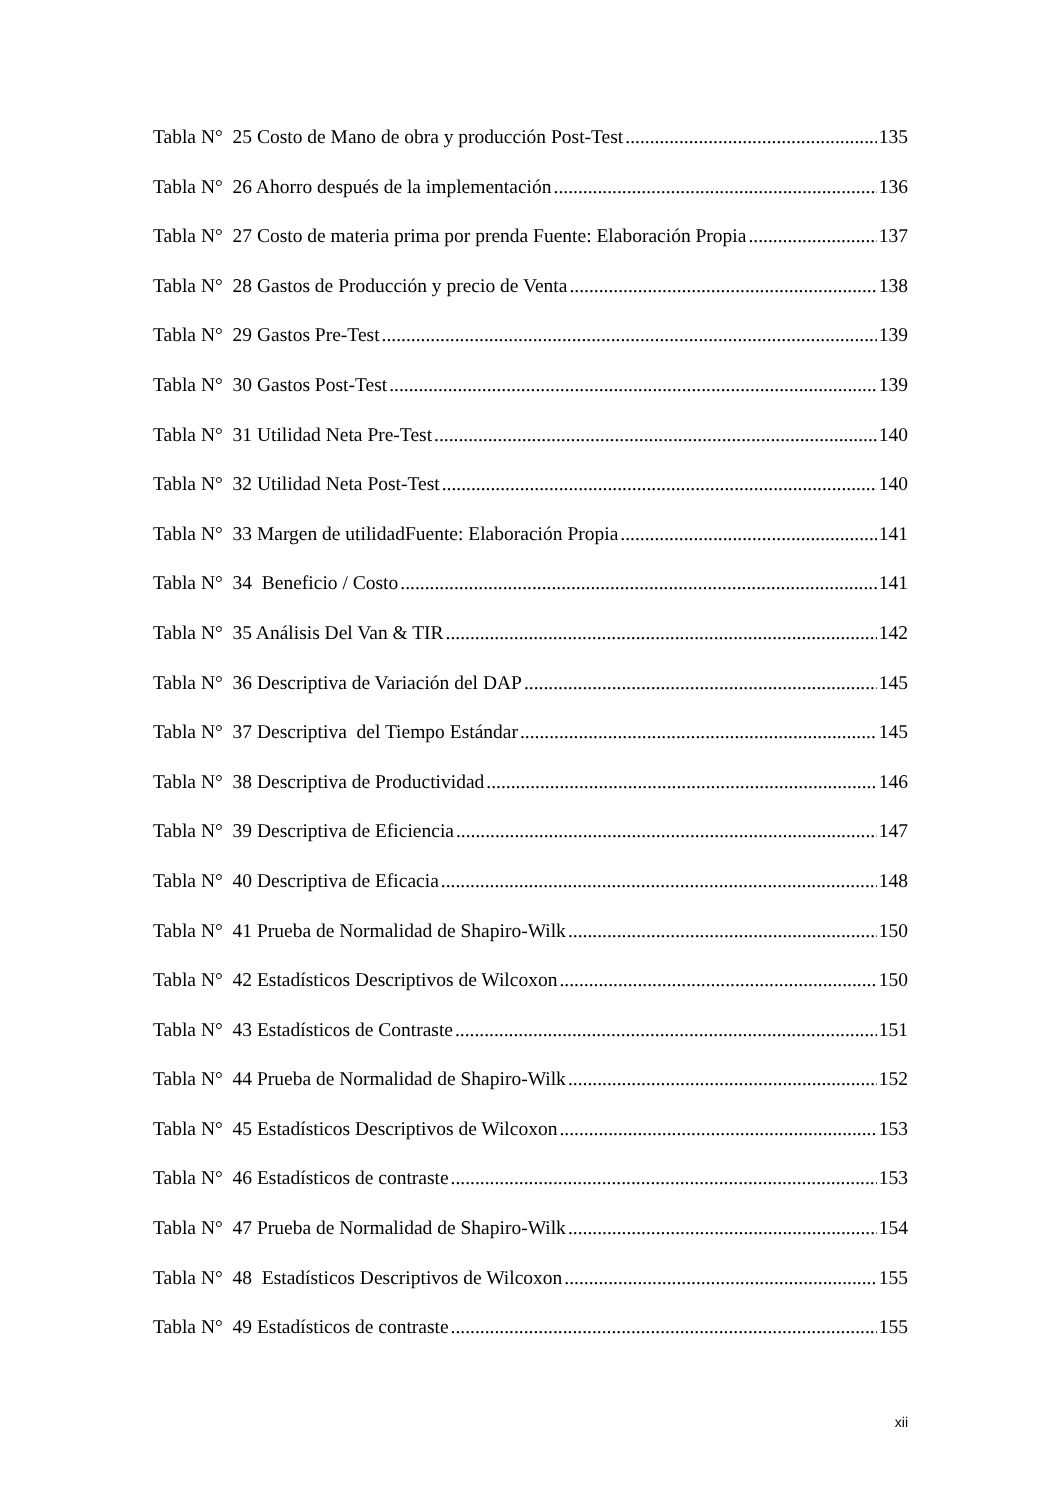Tabla N° 25 Costo de Mano de obra y producción Post-Test 135
Tabla N° 26 Ahorro después de la implementación 136
Tabla N° 27 Costo de materia prima por prenda Fuente: Elaboración Propia 137
Tabla N° 28 Gastos de Producción y precio de Venta 138
Tabla N° 29 Gastos Pre-Test 139
Tabla N° 30 Gastos Post-Test 139
Tabla N° 31 Utilidad Neta Pre-Test 140
Tabla N° 32 Utilidad Neta Post-Test 140
Tabla N° 33 Margen de utilidadFuente: Elaboración Propia 141
Tabla N° 34 Beneficio / Costo 141
Tabla N° 35 Análisis Del Van & TIR 142
Tabla N° 36 Descriptiva de Variación del DAP 145
Tabla N° 37 Descriptiva del Tiempo Estándar 145
Tabla N° 38 Descriptiva de Productividad 146
Tabla N° 39 Descriptiva de Eficiencia 147
Tabla N° 40 Descriptiva de Eficacia 148
Tabla N° 41 Prueba de Normalidad de Shapiro-Wilk 150
Tabla N° 42 Estadísticos Descriptivos de Wilcoxon 150
Tabla N° 43 Estadísticos de Contraste 151
Tabla N° 44 Prueba de Normalidad de Shapiro-Wilk 152
Tabla N° 45 Estadísticos Descriptivos de Wilcoxon 153
Tabla N° 46 Estadísticos de contraste 153
Tabla N° 47 Prueba de Normalidad de Shapiro-Wilk 154
Tabla N° 48 Estadísticos Descriptivos de Wilcoxon 155
Tabla N° 49 Estadísticos de contraste 155
xii